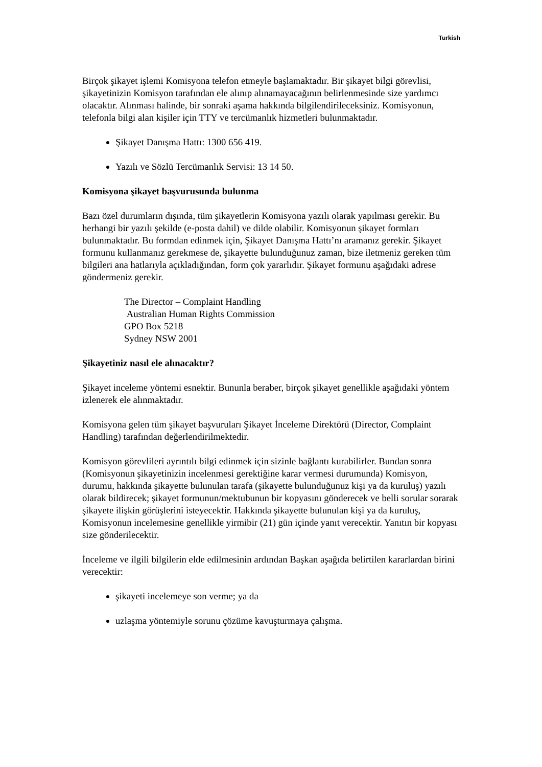Turkish
Birçok şikayet işlemi Komisyona telefon etmeyle başlamaktadır. Bir şikayet bilgi görevlisi, şikayetinizin Komisyon tarafından ele alınıp alınamayacağının belirlenmesinde size yardımcı olacaktır. Alınması halinde, bir sonraki aşama hakkında bilgilendirileceksiniz. Komisyonun, telefonla bilgi alan kişiler için TTY ve tercümanlık hizmetleri bulunmaktadır.
Şikayet Danışma Hattı: 1300 656 419.
Yazılı ve Sözlü Tercümanlık Servisi: 13 14 50.
Komisyona şikayet başvurusunda bulunma
Bazı özel durumların dışında, tüm şikayetlerin Komisyona yazılı olarak yapılması gerekir. Bu herhangi bir yazılı şekilde (e-posta dahil) ve dilde olabilir. Komisyonun şikayet formları bulunmaktadır. Bu formdan edinmek için, Şikayet Danışma Hattı’nı aramanız gerekir. Şikayet formunu kullanmanız gerekmese de, şikayette bulunduğunuz zaman, bize iletmeniz gereken tüm bilgileri ana hatlarıyla açıkladığından, form çok yararlıdır. Şikayet formunu aşağıdaki adrese göndermeniz gerekir.
The Director – Complaint Handling
Australian Human Rights Commission
GPO Box 5218
Sydney NSW 2001
Şikayetiniz nasıl ele alınacaktır?
Şikayet inceleme yöntemi esnektir. Bununla beraber, birçok şikayet genellikle aşağıdaki yöntem izlenerek ele alınmaktadır.
Komisyona gelen tüm şikayet başvuruları Şikayet İnceleme Direktörü (Director, Complaint Handling) tarafından değerlendirilmektedir.
Komisyon görevlileri ayrıntılı bilgi edinmek için sizinle bağlantı kurabilirler. Bundan sonra (Komisyonun şikayetinizin incelenmesi gerektiğine karar vermesi durumunda) Komisyon, durumu, hakkında şikayette bulunulan tarafa (şikayette bulunduğunuz kişi ya da kuruluş) yazılı olarak bildirecek; şikayet formunun/mektubunun bir kopyasını gönderecek ve belli sorular sorarak şikayete ilişkin görüşlerini isteyecektir. Hakkında şikayette bulunulan kişi ya da kuruluş, Komisyonun incelemesine genellikle yirmibir (21) gün içinde yanıt verecektir. Yanıtın bir kopyası size gönderilecektir.
İnceleme ve ilgili bilgilerin elde edilmesinin ardından Başkan aşağıda belirtilen kararlardan birini verecektir:
şikayeti incelemeye son verme; ya da
uzlaşma yöntemiyle sorunu çözüme kavuşturmaya çalışma.